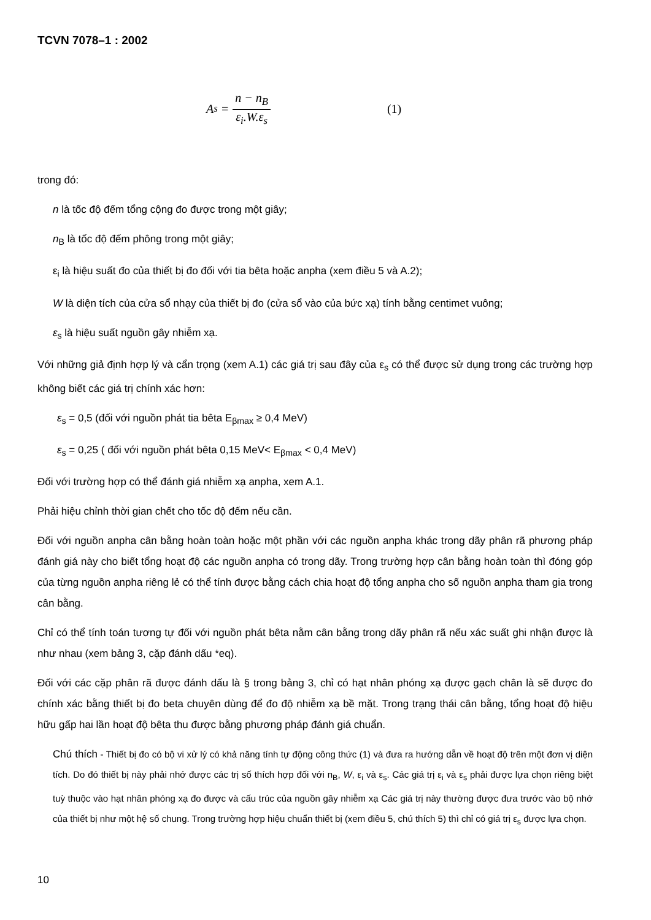TCVN 7078–1 : 2002
A<sub>s</sub> = n − n<sub>B</sub> ε<sub>i</sub>.W.ε<sub>s</sub> (1)
trong đó:
n là tốc độ đếm tổng cộng đo được trong một giây;
n<sub>B</sub> là tốc độ đếm phông trong một giây;
ε<sub>i</sub> là hiệu suất đo của thiết bị đo đối với tia bêta hoặc anpha (xem điều 5 và A.2);
W là diện tích của cửa sổ nhạy của thiết bị đo (cửa sổ vào của bức xạ) tính bằng centimet vuông;
ε<sub>s</sub> là hiệu suất nguồn gây nhiễm xạ.
Với những giả định hợp lý và cẩn trọng (xem A.1) các giá trị sau đây của ε<sub>s</sub> có thể được sử dụng trong các trường hợp không biết các giá trị chính xác hơn:
ε<sub>s</sub> = 0,5 (đối với nguồn phát tia bêta E<sub>βmax</sub> ≥ 0,4 MeV)
ε<sub>s</sub> = 0,25 ( đối với nguồn phát bêta 0,15 MeV< E<sub>βmax</sub> < 0,4 MeV)
Đối với trường hợp có thể đánh giá nhiễm xạ anpha, xem A.1.
Phải hiệu chỉnh thời gian chết cho tốc độ đếm nếu cần.
Đối với nguồn anpha cân bằng hoàn toàn hoặc một phần với các nguồn anpha khác trong dãy phân rã phương pháp đánh giá này cho biết tổng hoạt độ các nguồn anpha có trong dãy. Trong trường hợp cân bằng hoàn toàn thì đóng góp của từng nguồn anpha riêng lẻ có thể tính được bằng cách chia hoạt độ tổng anpha cho số nguồn anpha tham gia trong cân bằng.
Chỉ có thể tính toán tương tự đối với nguồn phát bêta nằm cân bằng trong dãy phân rã nếu xác suất ghi nhận được là như nhau (xem bảng 3, cặp đánh dấu *eq).
Đối với các cặp phân rã được đánh dấu là § trong bảng 3, chỉ có hạt nhân phóng xạ được gạch chân là sẽ được đo chính xác bằng thiết bị đo beta chuyên dùng để đo độ nhiễm xạ bề mặt. Trong trạng thái cân bằng, tổng hoạt độ hiệu hữu gấp hai lần hoạt độ bêta thu được bằng phương pháp đánh giá chuẩn.
Chú thích - Thiết bị đo có bộ vi xử lý có khả năng tính tự động công thức (1) và đưa ra hướng dẫn về hoạt độ trên một đơn vị diện tích. Do đó thiết bị này phải nhớ được các trị số thích hợp đối với n<sub>B</sub>, W, ε<sub>i</sub> và ε<sub>s</sub>. Các giá trị ε<sub>i</sub> và ε<sub>s</sub> phải được lựa chọn riêng biệt tuỳ thuộc vào hạt nhân phóng xạ đo được và cấu trúc của nguồn gây nhiễm xạ Các giá trị này thường được đưa trước vào bộ nhớ của thiết bị như một hệ số chung. Trong trường hợp hiệu chuẩn thiết bị (xem điều 5, chú thích 5) thì chỉ có giá trị ε<sub>s</sub> được lựa chọn.
10